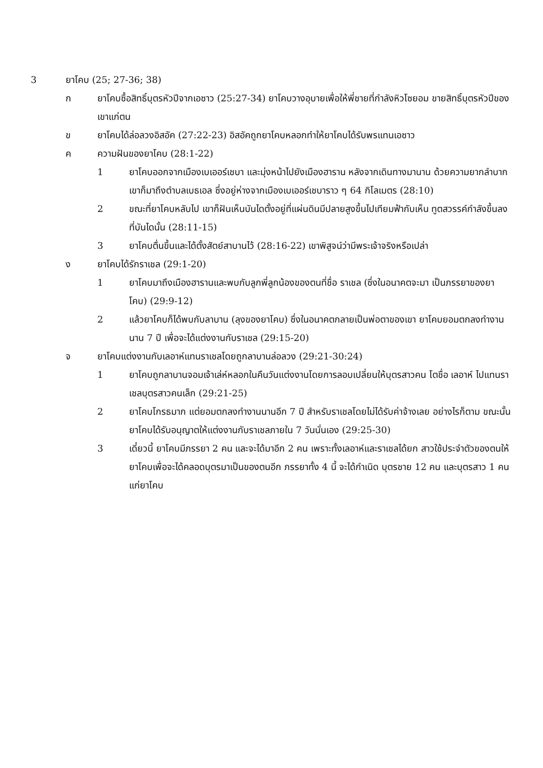3 ยาโคบ (25; 27-36; 38)
ก ยาโคบซื้อสิทธิ์บุตรหัวปีจากเอซาว (25:27-34) ยาโคบวางอุบายเพื่อให้พี่ชายที่กำลังหิวโซยอม ขายสิทธิ์บุตรหัวปีของเขาแก่ตน
ข ยาโคบได้ล่อลวงอิสอัค (27:22-23) อิสอัคถูกยาโคบหลอกทำให้ยาโคบได้รับพรแทนเอซาว
ค ความฝันของยาโคบ (28:1-22)
1 ยาโคบออกจากเมืองเบเออร์เชบา และมุ่งหน้าไปยังเมืองฮาราน หลังจากเดินทางมานาน ด้วยความยากลำบาก เขาก็มาถึงตำบลเบธเอล ซึ่งอยู่ห่างจากเมืองเบเออร์เชบาราว ๆ 64 กิโลเมตร (28:10)
2 ขณะที่ยาโคบหลับไป เขาก็ฝันเห็นบันไดตั้งอยู่ที่แผ่นดินมีปลายสูงขึ้นไปเทียมฟ้ากับเห็น ทูตสวรรค์กำลังขึ้นลงที่บันไดนั้น (28:11-15)
3 ยาโคบตื่นขึ้นและได้ตั้งสัตย์สาบานไว้ (28:16-22) เขาพิสูจน์ว่ามีพระเจ้าจริงหรือเปล่า
ง ยาโคบได้รักราเชล (29:1-20)
1 ยาโคบมาถึงเมืองฮารานและพบกับลูกพี่ลูกน้องของตนที่ชื่อ ราเชล (ซึ่งในอนาคตจะมา เป็นภรรยาของยาโคบ) (29:9-12)
2 แล้วยาโคบก็ได้พบกับลาบาน (ลุงของยาโคบ) ซึ่งในอนาคตกลายเป็นพ่อตาของเขา ยาโคบยอมตกลงทำงานนาน 7 ปี เพื่อจะได้แต่งงานกับราเชล (29:15-20)
จ ยาโคบแต่งงานกับเลอาห์แทนราเชลโดยถูกลาบานล่อลวง (29:21-30:24)
1 ยาโคบถูกลาบานจอมเจ้าเล่ห์หลอกในคืนวันแต่งงานโดยการลอบเปลี่ยนให้บุตรสาวคน โตชื่อ เลอาห์ ไปแทนราเชลบุตรสาวคนเล็ก (29:21-25)
2 ยาโคบโกรธมาก แต่ยอมตกลงทำงานนานอีก 7 ปี สำหรับราเชลโดยไม่ได้รับค่าจ้างเลย อย่างไรก็ตาม ขณะนั้นยาโคบได้รับอนุญาตให้แต่งงานกับราเชลภายใน 7 วันนั่นเอง (29:25-30)
3 เดี๋ยวนี้ ยาโคบมีภรรยา 2 คน และจะได้มาอีก 2 คน เพราะทั้งเลอาห์และราเชลได้ยก สาวใช้ประจำตัวของตนให้ยาโคบเพื่อจะได้คลอดบุตรมาเป็นของตนอีก ภรรยาทั้ง 4 นี้ จะได้กำเนิด บุตรชาย 12 คน และบุตรสาว 1 คนแก่ยาโคบ